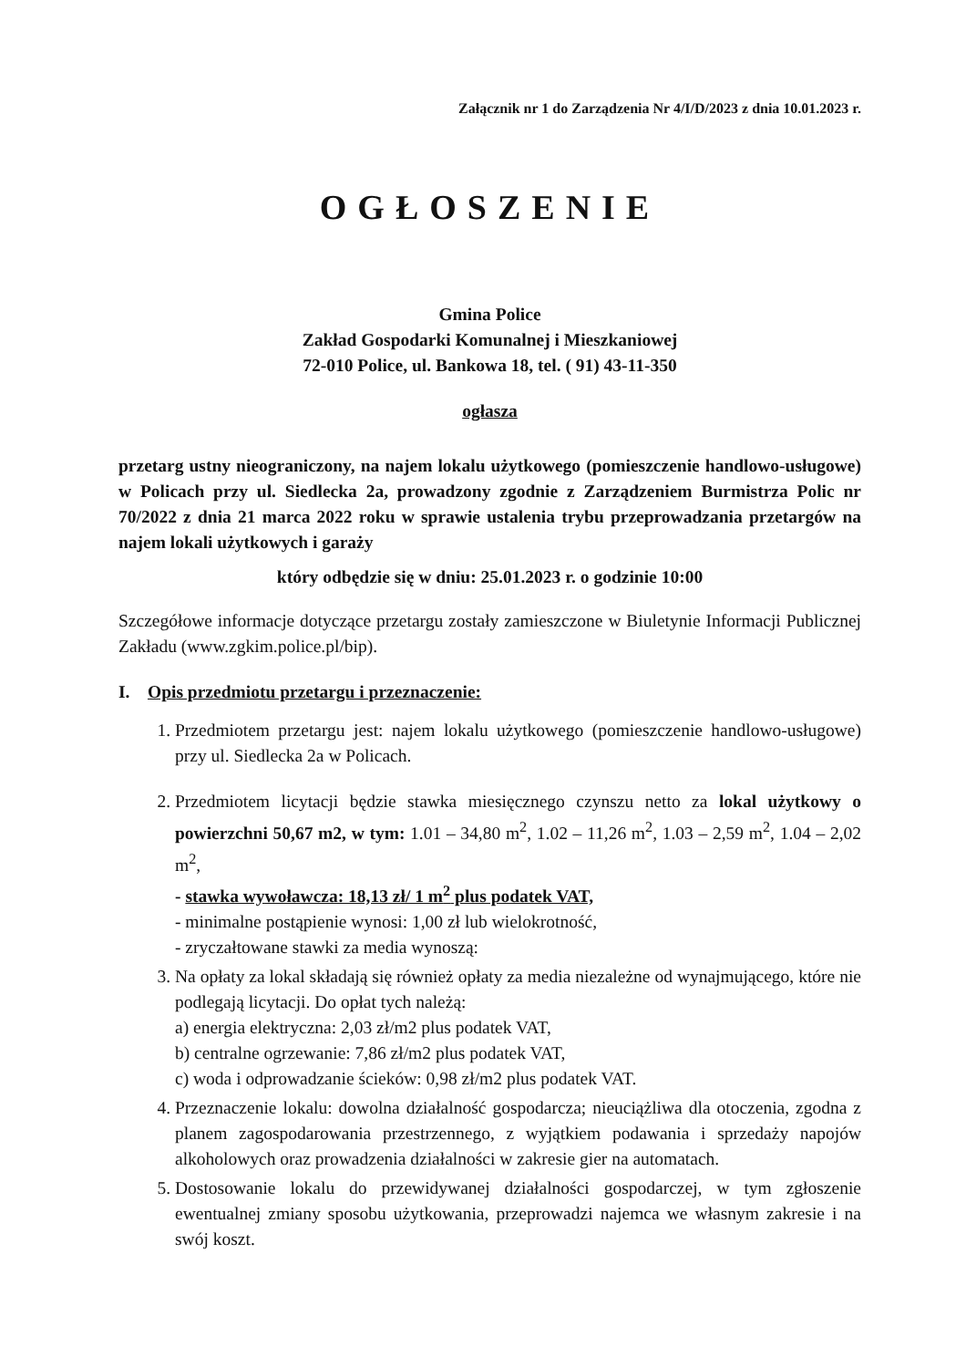Załącznik nr 1 do Zarządzenia Nr 4/I/D/2023 z dnia 10.01.2023 r.
OGŁOSZENIE
Gmina Police
Zakład Gospodarki Komunalnej i Mieszkaniowej
72-010 Police, ul. Bankowa 18, tel. ( 91) 43-11-350
ogłasza
przetarg ustny nieograniczony, na najem lokalu użytkowego (pomieszczenie handlowo-usługowe) w Policach przy ul. Siedlecka 2a, prowadzony zgodnie z Zarządzeniem Burmistrza Polic nr 70/2022 z dnia 21 marca 2022 roku w sprawie ustalenia trybu przeprowadzania przetargów na najem lokali użytkowych i garaży
który odbędzie się w dniu: 25.01.2023 r. o godzinie 10:00
Szczegółowe informacje dotyczące przetargu zostały zamieszczone w Biuletynie Informacji Publicznej Zakładu (www.zgkim.police.pl/bip).
I. Opis przedmiotu przetargu i przeznaczenie:
1. Przedmiotem przetargu jest: najem lokalu użytkowego (pomieszczenie handlowo-usługowe) przy ul. Siedlecka 2a w Policach.
2. Przedmiotem licytacji będzie stawka miesięcznego czynszu netto za lokal użytkowy o powierzchni 50,67 m2, w tym: 1.01 – 34,80 m<sup>2</sup>, 1.02 – 11,26 m<sup>2</sup>, 1.03 – 2,59 m<sup>2</sup>, 1.04 – 2,02 m<sup>2</sup>,
- stawka wywoławcza: 18,13 zł/ 1 m<sup>2</sup> plus podatek VAT,
- minimalne postąpienie wynosi: 1,00 zł lub wielokrotność,
- zryczałtowane stawki za media wynoszą:
3. Na opłaty za lokal składają się również opłaty za media niezależne od wynajmującego, które nie podlegają licytacji. Do opłat tych należą:
a) energia elektryczna: 2,03 zł/m2 plus podatek VAT,
b) centralne ogrzewanie: 7,86 zł/m2 plus podatek VAT,
c) woda i odprowadzanie ścieków: 0,98 zł/m2 plus podatek VAT.
4. Przeznaczenie lokalu: dowolna działalność gospodarcza; nieuciążliwa dla otoczenia, zgodna z planem zagospodarowania przestrzennego, z wyjątkiem podawania i sprzedaży napojów alkoholowych oraz prowadzenia działalności w zakresie gier na automatach.
5. Dostosowanie lokalu do przewidywanej działalności gospodarczej, w tym zgłoszenie ewentualnej zmiany sposobu użytkowania, przeprowadzi najemca we własnym zakresie i na swój koszt.